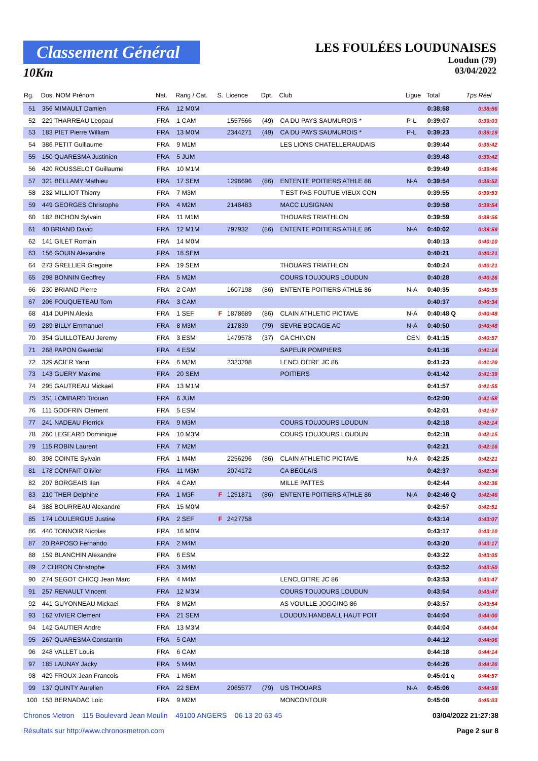Classement Général
10Km
LES FOULÉES LOUDUNAISES
Loudun (79)
03/04/2022
| Rg. | Dos. NOM Prénom | Nat. | Rang / Cat. | S. | Licence | Dpt. | Club | Ligue | Total | Tps Réel |
| --- | --- | --- | --- | --- | --- | --- | --- | --- | --- | --- |
| 51 | 356 MIMAULT Damien | FRA | 12 M0M | | | | | | 0:38:58 | 0:38:56 |
| 52 | 229 THARREAU Leopaul | FRA | 1 CAM | | 1557566 | (49) | CA DU PAYS SAUMUROIS * | P-L | 0:39:07 | 0:39:03 |
| 53 | 183 PIET Pierre William | FRA | 13 M0M | | 2344271 | (49) | CA DU PAYS SAUMUROIS * | P-L | 0:39:23 | 0:39:19 |
| 54 | 386 PETIT Guillaume | FRA | 9 M1M | | | | LES LIONS CHATELLERAUDAIS | | 0:39:44 | 0:39:42 |
| 55 | 150 QUARESMA Justinien | FRA | 5 JUM | | | | | | 0:39:48 | 0:39:42 |
| 56 | 420 ROUSSELOT Guillaume | FRA | 10 M1M | | | | | | 0:39:49 | 0:39:46 |
| 57 | 321 BELLAMY Mathieu | FRA | 17 SEM | | 1296696 | (86) | ENTENTE POITIERS ATHLE 86 | N-A | 0:39:54 | 0:39:52 |
| 58 | 232 MILLIOT Thierry | FRA | 7 M3M | | | | T EST PAS FOUTUE VIEUX CON | | 0:39:55 | 0:39:53 |
| 59 | 449 GEORGES Christophe | FRA | 4 M2M | | 2148483 | | MACC LUSIGNAN | | 0:39:58 | 0:39:54 |
| 60 | 182 BICHON Sylvain | FRA | 11 M1M | | | | THOUARS TRIATHLON | | 0:39:59 | 0:39:56 |
| 61 | 40 BRIAND David | FRA | 12 M1M | | 797932 | (86) | ENTENTE POITIERS ATHLE 86 | N-A | 0:40:02 | 0:39:59 |
| 62 | 141 GILET Romain | FRA | 14 M0M | | | | | | 0:40:13 | 0:40:10 |
| 63 | 156 GOUIN Alexandre | FRA | 18 SEM | | | | | | 0:40:21 | 0:40:21 |
| 64 | 273 GRELLIER Gregoire | FRA | 19 SEM | | | | THOUARS TRIATHLON | | 0:40:24 | 0:40:21 |
| 65 | 298 BONNIN Geoffrey | FRA | 5 M2M | | | | COURS TOUJOURS LOUDUN | | 0:40:28 | 0:40:26 |
| 66 | 230 BRIAND Pierre | FRA | 2 CAM | | 1607198 | (86) | ENTENTE POITIERS ATHLE 86 | N-A | 0:40:35 | 0:40:35 |
| 67 | 206 FOUQUETEAU Tom | FRA | 3 CAM | | | | | | 0:40:37 | 0:40:34 |
| 68 | 414 DUPIN Alexia | FRA | 1 SEF | F | 1878689 | (86) | CLAIN ATHLETIC PICTAVE | N-A | 0:40:48 Q | 0:40:48 |
| 69 | 289 BILLY Emmanuel | FRA | 8 M3M | | 217839 | (79) | SEVRE BOCAGE AC | N-A | 0:40:50 | 0:40:48 |
| 70 | 354 GUILLOTEAU Jeremy | FRA | 3 ESM | | 1479578 | (37) | CA CHINON | CEN | 0:41:15 | 0:40:57 |
| 71 | 268 PAPON Gwendal | FRA | 4 ESM | | | | SAPEUR POMPIERS | | 0:41:16 | 0:41:14 |
| 72 | 329 ACIER Yann | FRA | 6 M2M | | 2323208 | | LENCLOITRE JC 86 | | 0:41:23 | 0:41:20 |
| 73 | 143 GUERY Maxime | FRA | 20 SEM | | | | POITIERS | | 0:41:42 | 0:41:39 |
| 74 | 295 GAUTREAU Mickael | FRA | 13 M1M | | | | | | 0:41:57 | 0:41:55 |
| 75 | 351 LOMBARD Titouan | FRA | 6 JUM | | | | | | 0:42:00 | 0:41:58 |
| 76 | 111 GODFRIN Clement | FRA | 5 ESM | | | | | | 0:42:01 | 0:41:57 |
| 77 | 241 NADEAU Pierrick | FRA | 9 M3M | | | | COURS TOUJOURS LOUDUN | | 0:42:18 | 0:42:14 |
| 78 | 260 LEGEARD Dominique | FRA | 10 M3M | | | | COURS TOUJOURS LOUDUN | | 0:42:18 | 0:42:15 |
| 79 | 115 ROBIN Laurent | FRA | 7 M2M | | | | | | 0:42:21 | 0:42:16 |
| 80 | 398 COINTE Sylvain | FRA | 1 M4M | | 2256296 | (86) | CLAIN ATHLETIC PICTAVE | N-A | 0:42:25 | 0:42:21 |
| 81 | 178 CONFAIT Olivier | FRA | 11 M3M | | 2074172 | | CA BEGLAIS | | 0:42:37 | 0:42:34 |
| 82 | 207 BORGEAIS Ilan | FRA | 4 CAM | | | | MILLE PATTES | | 0:42:44 | 0:42:36 |
| 83 | 210 THER Delphine | FRA | 1 M3F | F | 1251871 | (86) | ENTENTE POITIERS ATHLE 86 | N-A | 0:42:46 Q | 0:42:46 |
| 84 | 388 BOURREAU Alexandre | FRA | 15 M0M | | | | | | 0:42:57 | 0:42:51 |
| 85 | 174 LOULERGUE Justine | FRA | 2 SEF | F | 2427758 | | | | 0:43:14 | 0:43:07 |
| 86 | 440 TONNOIR Nicolas | FRA | 16 M0M | | | | | | 0:43:17 | 0:43:10 |
| 87 | 20 RAPOSO Fernando | FRA | 2 M4M | | | | | | 0:43:20 | 0:43:17 |
| 88 | 159 BLANCHIN Alexandre | FRA | 6 ESM | | | | | | 0:43:22 | 0:43:05 |
| 89 | 2 CHIRON Christophe | FRA | 3 M4M | | | | | | 0:43:52 | 0:43:50 |
| 90 | 274 SEGOT CHICQ Jean Marc | FRA | 4 M4M | | | | LENCLOITRE JC 86 | | 0:43:53 | 0:43:47 |
| 91 | 257 RENAULT Vincent | FRA | 12 M3M | | | | COURS TOUJOURS LOUDUN | | 0:43:54 | 0:43:47 |
| 92 | 441 GUYONNEAU Mickael | FRA | 8 M2M | | | | AS VOUILLE JOGGING 86 | | 0:43:57 | 0:43:54 |
| 93 | 162 VIVIER Clement | FRA | 21 SEM | | | | LOUDUN HANDBALL HAUT POIT | | 0:44:04 | 0:44:00 |
| 94 | 142 GAUTIER Andre | FRA | 13 M3M | | | | | | 0:44:04 | 0:44:04 |
| 95 | 267 QUARESMA Constantin | FRA | 5 CAM | | | | | | 0:44:12 | 0:44:06 |
| 96 | 248 VALLET Louis | FRA | 6 CAM | | | | | | 0:44:18 | 0:44:14 |
| 97 | 185 LAUNAY Jacky | FRA | 5 M4M | | | | | | 0:44:26 | 0:44:20 |
| 98 | 429 FROUX Jean Francois | FRA | 1 M6M | | | | | | 0:45:01 q | 0:44:57 |
| 99 | 137 QUINTY Aurelien | FRA | 22 SEM | | 2065577 | (79) | US THOUARS | N-A | 0:45:06 | 0:44:59 |
| 100 | 153 BERNADAC Loic | FRA | 9 M2M | | | | MONCONTOUR | | 0:45:08 | 0:45:03 |
Chronos Metron 115 Boulevard Jean Moulin 49100 ANGERS 06 13 20 63 45
03/04/2022 21:27:38
Résultats sur http://www.chronosmetron.com
Page 2 sur 8